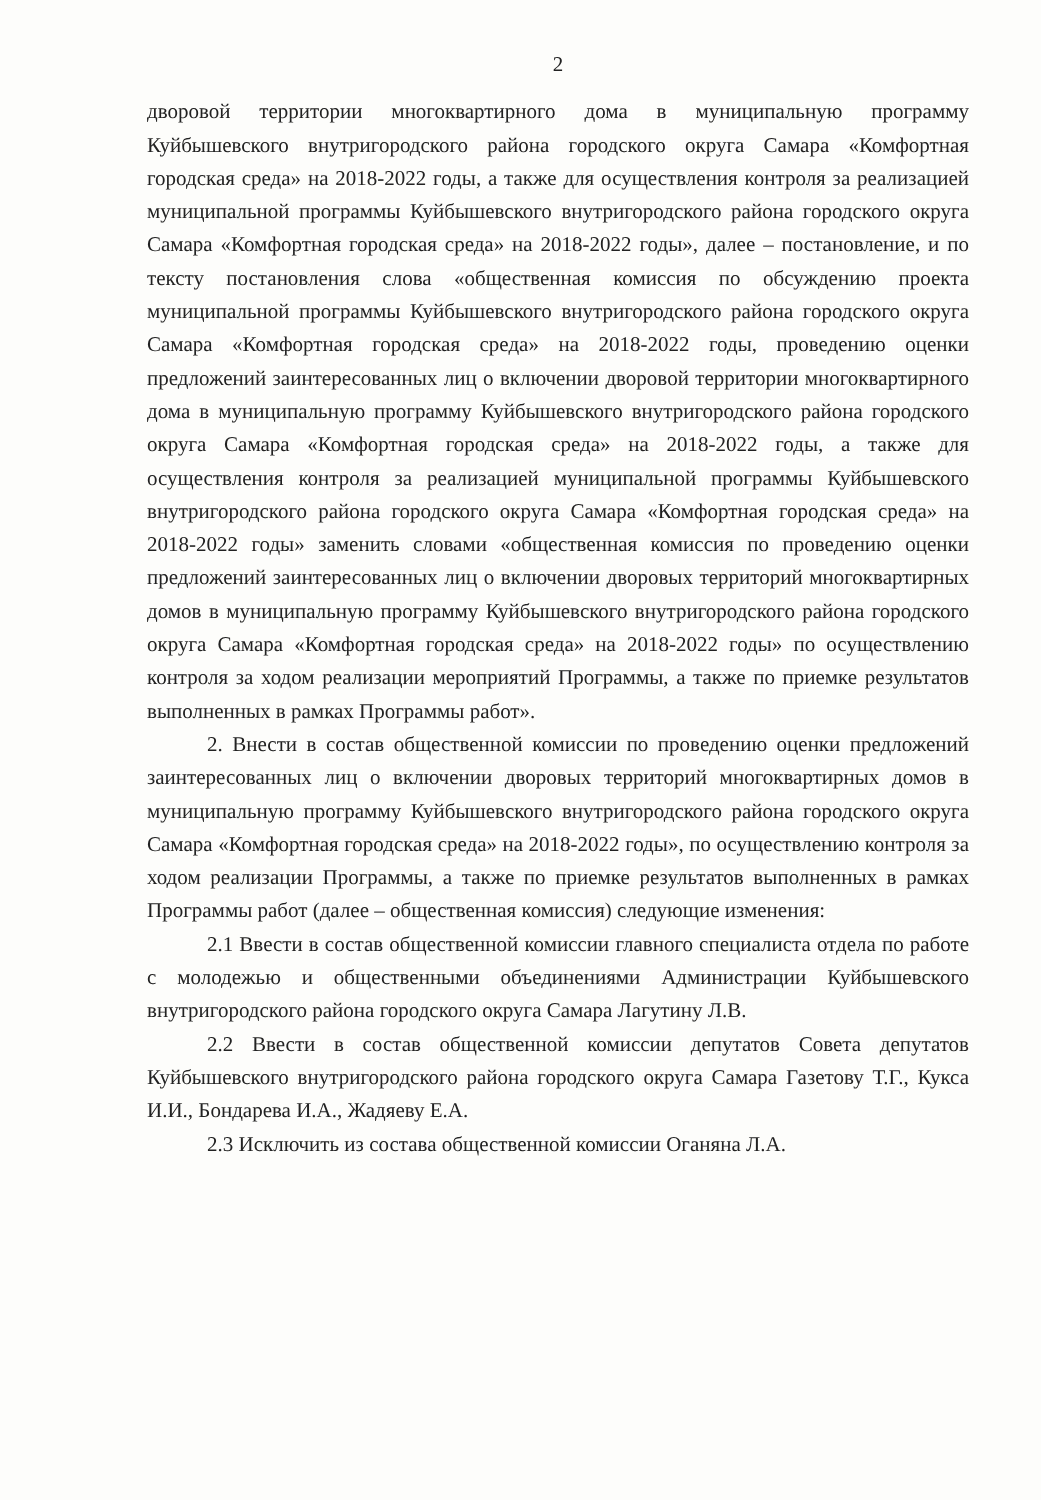2
дворовой территории многоквартирного дома в муниципальную программу Куйбышевского внутригородского района городского округа Самара «Комфортная городская среда» на 2018-2022 годы, а также для осуществления контроля за реализацией муниципальной программы Куйбышевского внутригородского района городского округа Самара «Комфортная городская среда» на 2018-2022 годы», далее – постановление, и по тексту постановления слова «общественная комиссия по обсуждению проекта муниципальной программы Куйбышевского внутригородского района городского округа Самара «Комфортная городская среда» на 2018-2022 годы, проведению оценки предложений заинтересованных лиц о включении дворовой территории многоквартирного дома в муниципальную программу Куйбышевского внутригородского района городского округа Самара «Комфортная городская среда» на 2018-2022 годы, а также для осуществления контроля за реализацией муниципальной программы Куйбышевского внутригородского района городского округа Самара «Комфортная городская среда» на 2018-2022 годы» заменить словами «общественная комиссия по проведению оценки предложений заинтересованных лиц о включении дворовых территорий многоквартирных домов в муниципальную программу Куйбышевского внутригородского района городского округа Самара «Комфортная городская среда» на 2018-2022 годы» по осуществлению контроля за ходом реализации мероприятий Программы, а также по приемке результатов выполненных в рамках Программы работ».
2. Внести в состав общественной комиссии по проведению оценки предложений заинтересованных лиц о включении дворовых территорий многоквартирных домов в муниципальную программу Куйбышевского внутригородского района городского округа Самара «Комфортная городская среда» на 2018-2022 годы», по осуществлению контроля за ходом реализации Программы, а также по приемке результатов выполненных в рамках Программы работ (далее – общественная комиссия) следующие изменения:
2.1 Ввести в состав общественной комиссии главного специалиста отдела по работе с молодежью и общественными объединениями Администрации Куйбышевского внутригородского района городского округа Самара Лагутину Л.В.
2.2 Ввести в состав общественной комиссии депутатов Совета депутатов Куйбышевского внутригородского района городского округа Самара Газетову Т.Г., Кукса И.И., Бондарева И.А., Жадяеву Е.А.
2.3 Исключить из состава общественной комиссии Оганяна Л.А.